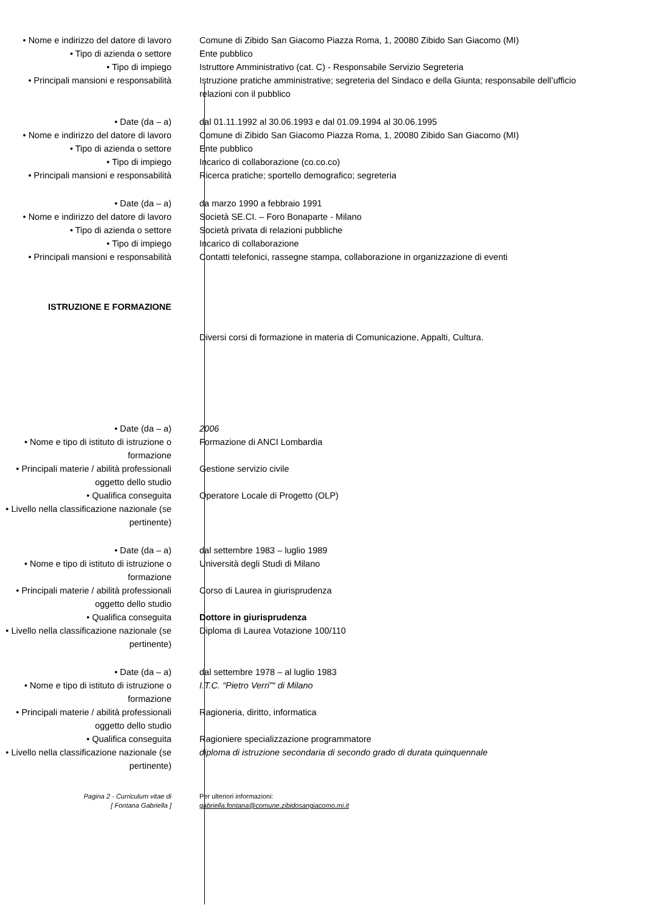• Nome e indirizzo del datore di lavoro
Comune di Zibido San Giacomo Piazza Roma, 1, 20080 Zibido San Giacomo (MI)
• Tipo di azienda o settore Ente pubblico
• Tipo di impiego Istruttore Amministrativo (cat. C) - Responsabile Servizio Segreteria
• Principali mansioni e responsabilità
Istruzione pratiche amministrative; segreteria del Sindaco e della Giunta; responsabile dell’ufficio relazioni con il pubblico
• Date (da – a) dal 01.11.1992 al 30.06.1993 e dal 01.09.1994 al 30.06.1995
• Nome e indirizzo del datore di lavoro
Comune di Zibido San Giacomo Piazza Roma, 1, 20080 Zibido San Giacomo (MI)
• Tipo di azienda o settore Ente pubblico
• Tipo di impiego Incarico di collaborazione (co.co.co)
• Principali mansioni e responsabilità
Ricerca pratiche; sportello demografico; segreteria
• Date (da – a) da marzo 1990 a febbraio 1991
• Nome e indirizzo del datore di lavoro
Società SE.CI. – Foro Bonaparte - Milano
• Tipo di azienda o settore Società privata di relazioni pubbliche
• Tipo di impiego Incarico di collaborazione
• Principali mansioni e responsabilità
Contatti telefonici, rassegne stampa, collaborazione in organizzazione di eventi
ISTRUZIONE E FORMAZIONE
Diversi corsi di formazione in materia di Comunicazione, Appalti, Cultura.
• Date (da – a) 2006
• Nome e tipo di istituto di istruzione o formazione
Formazione di ANCI Lombardia
• Principali materie / abilità professionali oggetto dello studio
Gestione servizio civile
• Qualifica conseguita Operatore Locale di Progetto (OLP)
• Livello nella classificazione nazionale (se pertinente)
• Date (da – a) dal settembre 1983 – luglio 1989
• Nome e tipo di istituto di istruzione o formazione
Università degli Studi di Milano
• Principali materie / abilità professionali oggetto dello studio
Corso di Laurea in giurisprudenza
• Qualifica conseguita Dottore in giurisprudenza
• Livello nella classificazione nazionale (se pertinente)
Diploma di Laurea Votazione 100/110
• Date (da – a) dal settembre 1978 – al luglio 1983
• Nome e tipo di istituto di istruzione o formazione
I.T.C. “Pietro Verri”“ di Milano
• Principali materie / abilità professionali oggetto dello studio
Ragioneria, diritto, informatica
• Qualifica conseguita Ragioniere specializzazione programmatore
• Livello nella classificazione nazionale (se pertinente)
diploma di istruzione secondaria di secondo grado di durata quinquennale
Pagina 2 - Curriculum vitae di
[ Fontana Gabriella ]
Per ulteriori informazioni:
gabriella.fontana@comune.zibidosangiacomo.mi.it